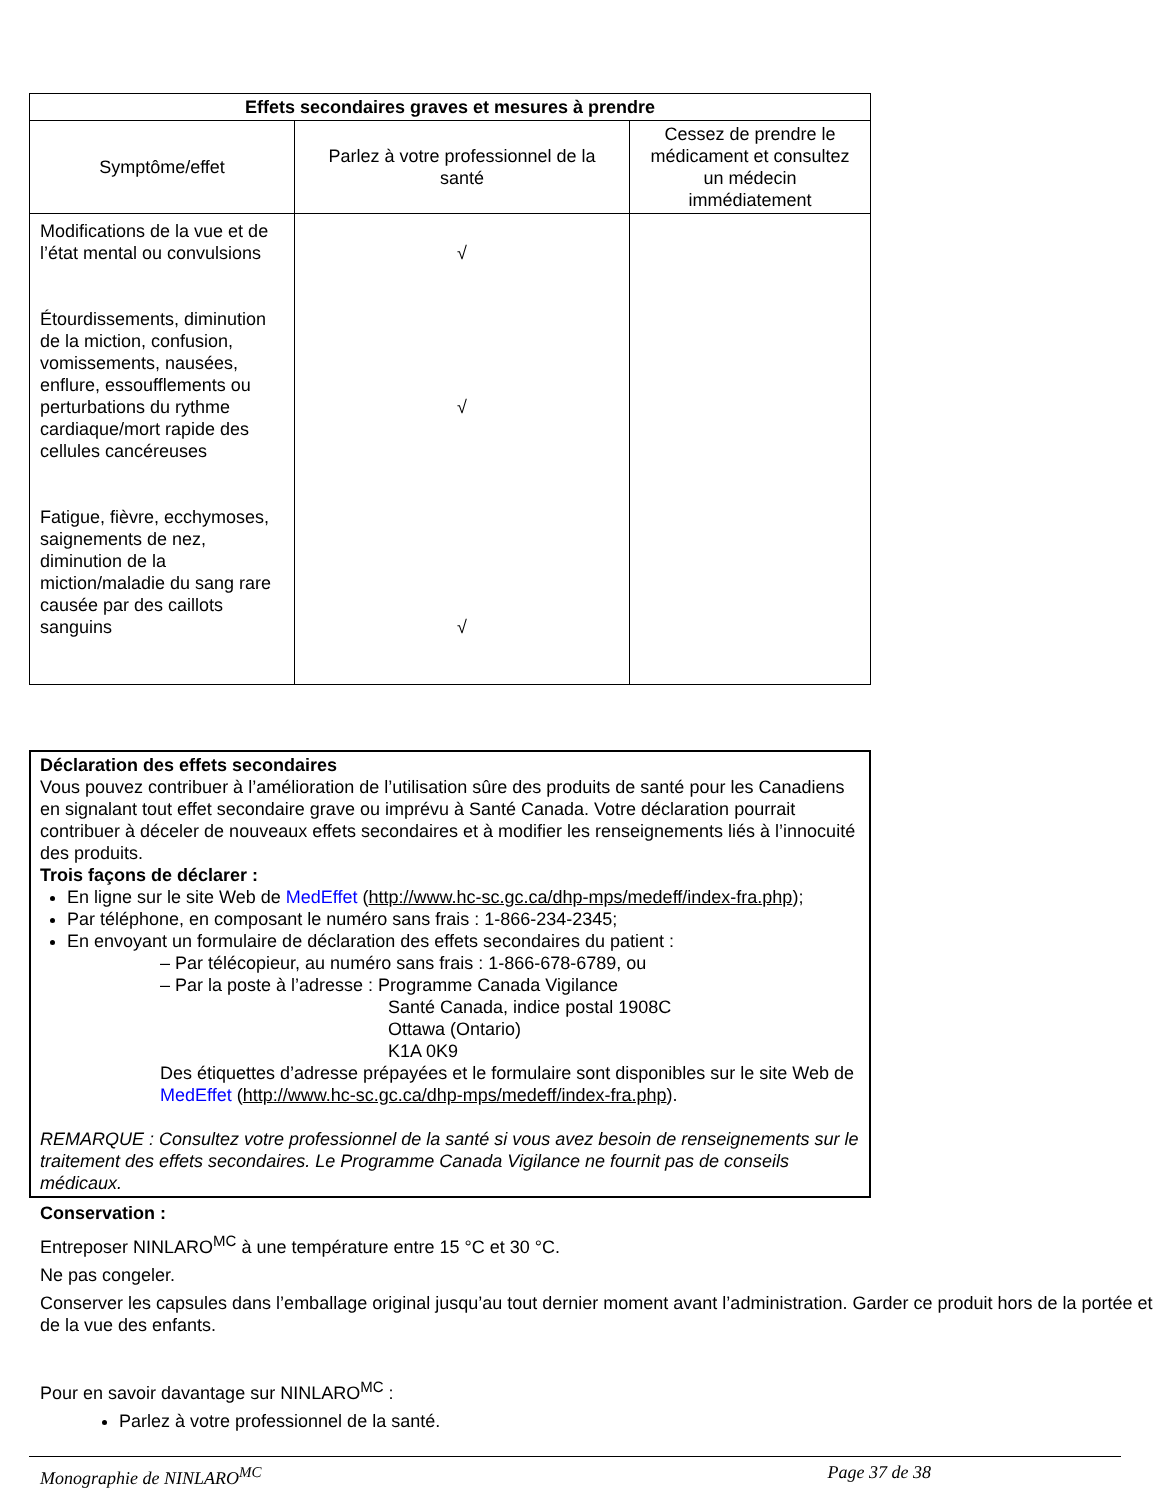| Effets secondaires graves et mesures à prendre | | |
| --- | --- | --- |
| Symptôme/effet | Parlez à votre professionnel de la santé | Cessez de prendre le médicament et consultez un médecin immédiatement |
| Modifications de la vue et de l’état mental ou convulsions Étourdissements, diminution de la miction, confusion, vomissements, nausées, enflure, essoufflements ou perturbations du rythme cardiaque/mort rapide des cellules cancéreuses Fatigue, fièvre, ecchymoses, saignements de nez, diminution de la miction/maladie du sang rare causée par des caillots sanguins | √ √ √ | |
Déclaration des effets secondaires
Vous pouvez contribuer à l’amélioration de l’utilisation sûre des produits de santé pour les Canadiens en signalant tout effet secondaire grave ou imprévu à Santé Canada. Votre déclaration pourrait contribuer à déceler de nouveaux effets secondaires et à modifier les renseignements liés à l’innocuité des produits.
Trois façons de déclarer :
En ligne sur le site Web de MedEffet (http://www.hc-sc.gc.ca/dhp-mps/medeff/index-fra.php);
Par téléphone, en composant le numéro sans frais : 1-866-234-2345;
En envoyant un formulaire de déclaration des effets secondaires du patient :
– Par télécopieur, au numéro sans frais : 1-866-678-6789, ou
– Par la poste à l’adresse : Programme Canada Vigilance
Santé Canada, indice postal 1908C
Ottawa (Ontario)
K1A 0K9
Des étiquettes d’adresse prépayées et le formulaire sont disponibles sur le site Web de MedEffet (http://www.hc-sc.gc.ca/dhp-mps/medeff/index-fra.php).
REMARQUE : Consultez votre professionnel de la santé si vous avez besoin de renseignements sur le traitement des effets secondaires. Le Programme Canada Vigilance ne fournit pas de conseils médicaux.
Conservation :
Entreposer NINLARO<sup>MC</sup> à une température entre 15 °C et 30 °C.
Ne pas congeler.
Conserver les capsules dans l’emballage original jusqu’au tout dernier moment avant l’administration. Garder ce produit hors de la portée et de la vue des enfants.
Pour en savoir davantage sur NINLARO<sup>MC</sup> :
Parlez à votre professionnel de la santé.
Monographie de NINLARO<sup>MC</sup> Page 37 de 38